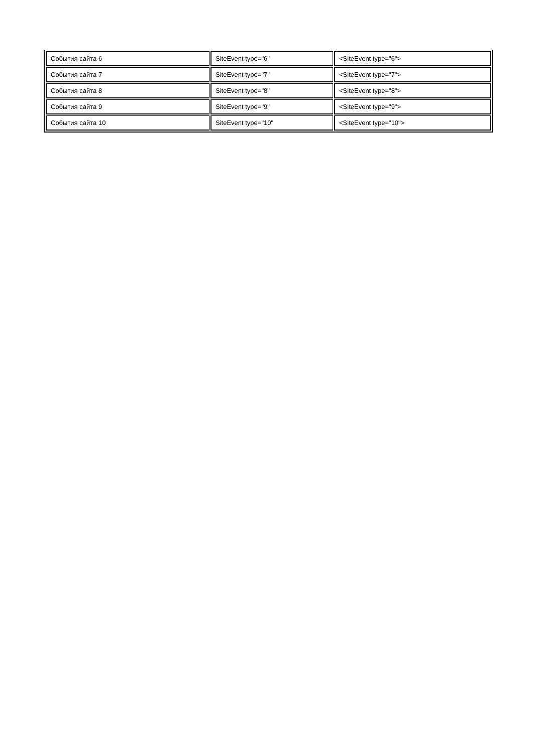| События сайта 6 | SiteEvent type="6" | <SiteEvent type="6"> |
| События сайта 7 | SiteEvent type="7" | <SiteEvent type="7"> |
| События сайта 8 | SiteEvent type="8" | <SiteEvent type="8"> |
| События сайта 9 | SiteEvent type="9" | <SiteEvent type="9"> |
| События сайта 10 | SiteEvent type="10" | <SiteEvent type="10"> |